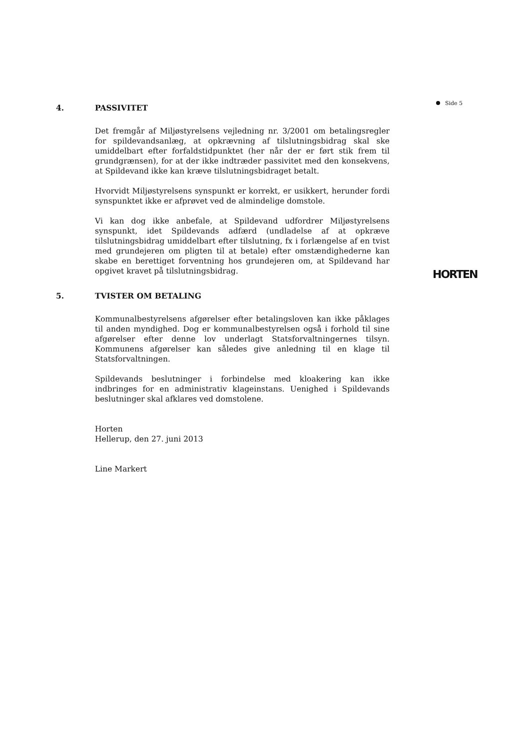Side 5
4. PASSIVITET
Det fremgår af Miljøstyrelsens vejledning nr. 3/2001 om betalingsregler for spildevandsanlæg, at opkrævning af tilslutningsbidrag skal ske umiddelbart efter forfaldstidpunktet (her når der er ført stik frem til grundgrænsen), for at der ikke indtræder passivitet med den konsekvens, at Spildevand ikke kan kræve tilslutningsbidraget betalt.
Hvorvidt Miljøstyrelsens synspunkt er korrekt, er usikkert, herunder fordi synspunktet ikke er afprøvet ved de almindelige domstole.
Vi kan dog ikke anbefale, at Spildevand udfordrer Miljøstyrelsens synspunkt, idet Spildevands adfærd (undladelse af at opkræve tilslutningsbidrag umiddelbart efter tilslutning, fx i forlængelse af en tvist med grundejeren om pligten til at betale) efter omstændighederne kan skabe en berettiget forventning hos grundejeren om, at Spildevand har opgivet kravet på tilslutningsbidrag.
5. TVISTER OM BETALING
Kommunalbestyrelsens afgørelser efter betalingsloven kan ikke påklages til anden myndighed. Dog er kommunalbestyrelsen også i forhold til sine afgørelser efter denne lov underlagt Statsforvaltningernes tilsyn. Kommunens afgørelser kan således give anledning til en klage til Statsforvaltningen.
Spildevands beslutninger i forbindelse med kloakering kan ikke indbringes for en administrativ klageinstans. Uenighed i Spildevands beslutninger skal afklares ved domstolene.
Horten
Hellerup, den 27. juni 2013
Line Markert
HORTEN